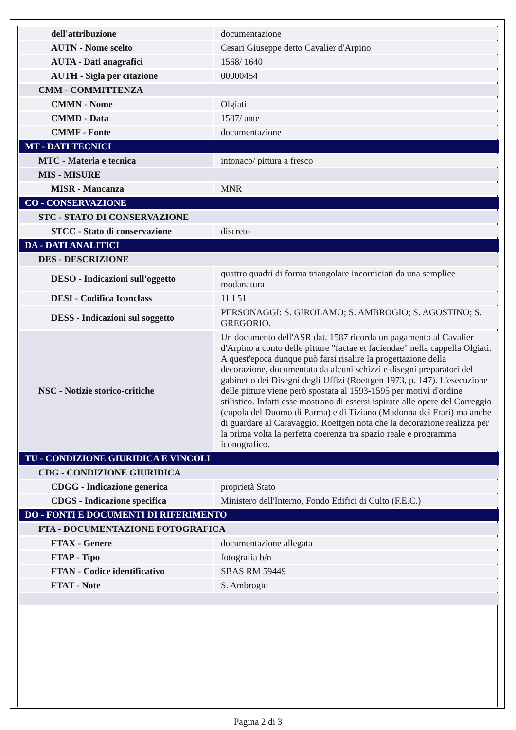| dell'attribuzione | documentazione |
| AUTN - Nome scelto | Cesari Giuseppe detto Cavalier d'Arpino |
| AUTA - Dati anagrafici | 1568/ 1640 |
| AUTH - Sigla per citazione | 00000454 |
| CMM - COMMITTENZA | |
| CMMN - Nome | Olgiati |
| CMMD - Data | 1587/ ante |
| CMMF - Fonte | documentazione |
| MT - DATI TECNICI | |
| MTC - Materia e tecnica | intonaco/ pittura a fresco |
| MIS - MISURE | |
| MISR - Mancanza | MNR |
| CO - CONSERVAZIONE | |
| STC - STATO DI CONSERVAZIONE | |
| STCC - Stato di conservazione | discreto |
| DA - DATI ANALITICI | |
| DES - DESCRIZIONE | |
| DESO - Indicazioni sull'oggetto | quattro quadri di forma triangolare incorniciati da una semplice modanatura |
| DESI - Codifica Iconclass | 11 I 51 |
| DESS - Indicazioni sul soggetto | PERSONAGGI: S. GIROLAMO; S. AMBROGIO; S. AGOSTINO; S. GREGORIO. |
| NSC - Notizie storico-critiche | Un documento dell'ASR dat. 1587 ricorda un pagamento al Cavalier d'Arpino a conto delle pitture "factae et faciendae" nella cappella Olgiati. A quest'epoca dunque può farsi risalire la progettazione della decorazione, documentata da alcuni schizzi e disegni preparatori del gabinetto dei Disegni degli Uffizi (Roettgen 1973, p. 147). L'esecuzione delle pitture viene però spostata al 1593-1595 per motivi d'ordine stilistico. Infatti esse mostrano di essersi ispirate alle opere del Correggio (cupola del Duomo di Parma) e di Tiziano (Madonna dei Frari) ma anche di guardare al Caravaggio. Roettgen nota che la decorazione realizza per la prima volta la perfetta coerenza tra spazio reale e programma iconografico. |
| TU - CONDIZIONE GIURIDICA E VINCOLI | |
| CDG - CONDIZIONE GIURIDICA | |
| CDGG - Indicazione generica | proprietà Stato |
| CDGS - Indicazione specifica | Ministero dell'Interno, Fondo Edifici di Culto (F.E.C.) |
| DO - FONTI E DOCUMENTI DI RIFERIMENTO | |
| FTA - DOCUMENTAZIONE FOTOGRAFICA | |
| FTAX - Genere | documentazione allegata |
| FTAP - Tipo | fotografia b/n |
| FTAN - Codice identificativo | SBAS RM 59449 |
| FTAT - Note | S. Ambrogio |
Pagina 2 di 3